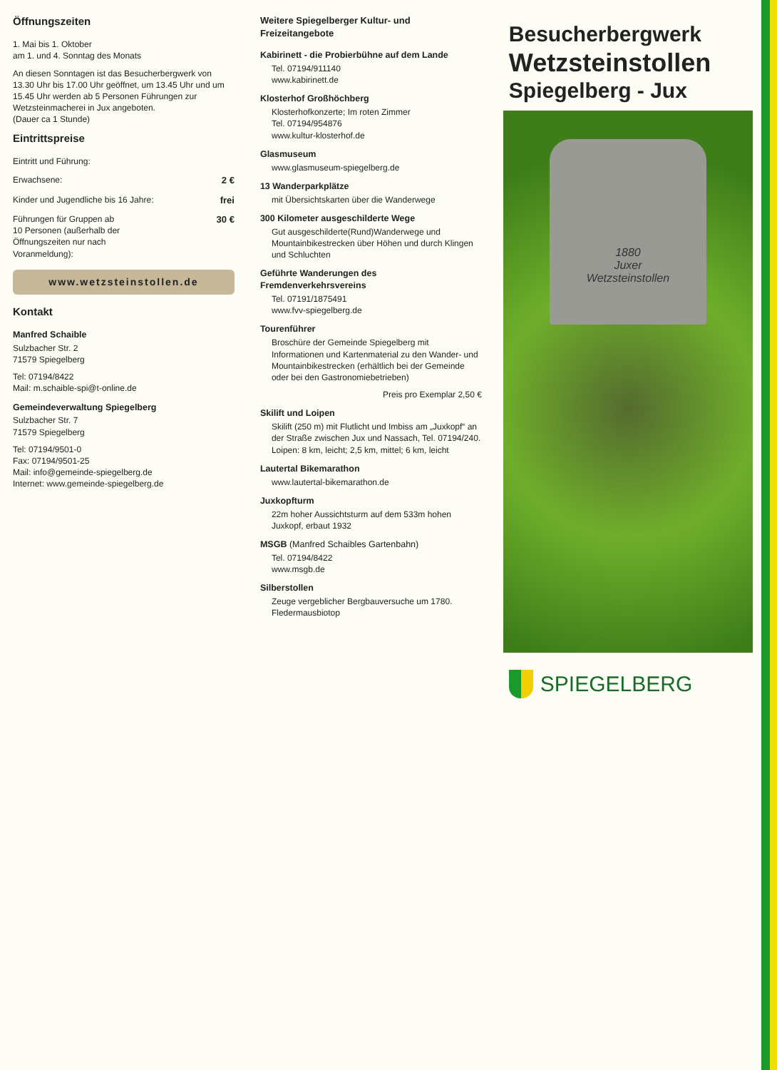Öffnungszeiten
1. Mai bis 1. Oktober
am 1. und 4. Sonntag des Monats
An diesen Sonntagen ist das Besucherbergwerk von 13.30 Uhr bis 17.00 Uhr geöffnet, um 13.45 Uhr und um 15.45 Uhr werden ab 5 Personen Führungen zur Wetzsteinmacherei in Jux angeboten.
(Dauer ca 1 Stunde)
Eintrittspreise
Eintritt und Führung:
Erwachsene: 2 €
Kinder und Jugendliche bis 16 Jahre: frei
Führungen für Gruppen ab
10 Personen (außerhalb der
Öffnungszeiten nur nach
Voranmeldung): 30 €
www.wetzsteinstollen.de
Kontakt
Manfred Schaible
Sulzbacher Str. 2
71579 Spiegelberg
Tel: 07194/8422
Mail: m.schaible-spi@t-online.de
Gemeindeverwaltung Spiegelberg
Sulzbacher Str. 7
71579 Spiegelberg
Tel: 07194/9501-0
Fax: 07194/9501-25
Mail: info@gemeinde-spiegelberg.de
Internet: www.gemeinde-spiegelberg.de
Weitere Spiegelberger Kultur- und Freizeitangebote
Kabirinett - die Probierbühne auf dem Lande
Tel. 07194/911140
www.kabirinett.de
Klosterhof Großhöchberg
Klosterhofkonzerte; Im roten Zimmer
Tel. 07194/954876
www.kultur-klosterhof.de
Glasmuseum
www.glasmuseum-spiegelberg.de
13 Wanderparkplätze
mit Übersichtskarten über die Wanderwege
300 Kilometer ausgeschilderte Wege
Gut ausgeschilderte(Rund)Wanderwege und Mountainbikestrecken über Höhen und durch Klingen und Schluchten
Geführte Wanderungen des Fremdenverkehrsvereins
Tel. 07191/1875491
www.fvv-spiegelberg.de
Tourenführer
Broschüre der Gemeinde Spiegelberg mit Informationen und Kartenmaterial zu den Wander- und Mountainbikestrecken (erhältlich bei der Gemeinde oder bei den Gastronomiebetrieben)
Preis pro Exemplar 2,50 €
Skilift und Loipen
Skilift (250 m) mit Flutlicht und Imbiss am „Juxkopf“ an der Straße zwischen Jux und Nassach, Tel. 07194/240.
Loipen: 8 km, leicht; 2,5 km, mittel; 6 km, leicht
Lautertal Bikemarathon
www.lautertal-bikemarathon.de
Juxkopfturm
22m hoher Aussichtsturm auf dem 533m hohen Juxkopf, erbaut 1932
MSGB (Manfred Schaibles Gartenbahn)
Tel. 07194/8422
www.msgb.de
Silberstollen
Zeuge vergeblicher Bergbauversuche um 1780.
Fledermausbiotop
Besucherbergwerk
Wetzsteinstollen
Spiegelberg - Jux
1880
Juxer
Wetzsteinstollen
SPIEGELBERG